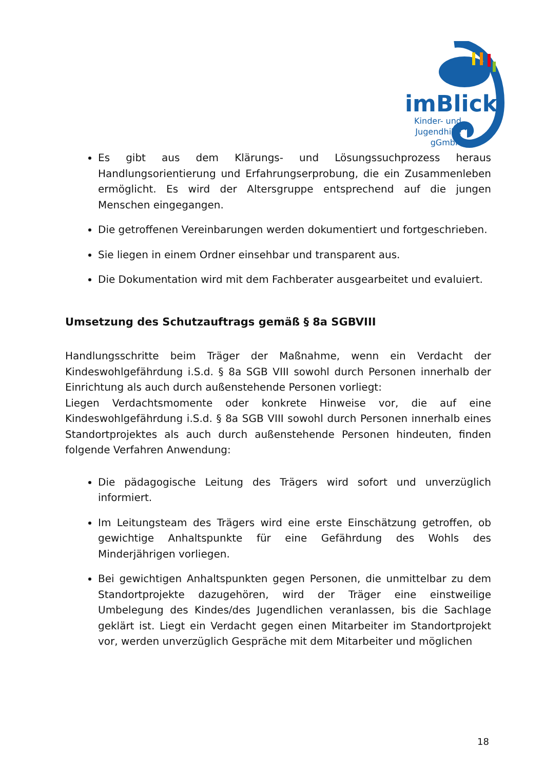imBlick
Kinder- und Jugendhilfe gGmbH
Es gibt aus dem Klärungs- und Lösungssuchprozess heraus Handlungsorientierung und Erfahrungserprobung, die ein Zusammenleben ermöglicht. Es wird der Altersgruppe entsprechend auf die jungen Menschen eingegangen.
Die getroffenen Vereinbarungen werden dokumentiert und fortgeschrieben.
Sie liegen in einem Ordner einsehbar und transparent aus.
Die Dokumentation wird mit dem Fachberater ausgearbeitet und evaluiert.
Umsetzung des Schutzauftrags gemäß § 8a SGBVIII
Handlungsschritte beim Träger der Maßnahme, wenn ein Verdacht der Kindeswohlgefährdung i.S.d. § 8a SGB VIII sowohl durch Personen innerhalb der Einrichtung als auch durch außenstehende Personen vorliegt:
Liegen Verdachtsmomente oder konkrete Hinweise vor, die auf eine Kindeswohlgefährdung i.S.d. § 8a SGB VIII sowohl durch Personen innerhalb eines Standortprojektes als auch durch außenstehende Personen hindeuten, finden folgende Verfahren Anwendung:
Die pädagogische Leitung des Trägers wird sofort und unverzüglich informiert.
Im Leitungsteam des Trägers wird eine erste Einschätzung getroffen, ob gewichtige Anhaltspunkte für eine Gefährdung des Wohls des Minderjährigen vorliegen.
Bei gewichtigen Anhaltspunkten gegen Personen, die unmittelbar zu dem Standortprojekte dazugehören, wird der Träger eine einstweilige Umbelegung des Kindes/des Jugendlichen veranlassen, bis die Sachlage geklärt ist. Liegt ein Verdacht gegen einen Mitarbeiter im Standortprojekt vor, werden unverzüglich Gespräche mit dem Mitarbeiter und möglichen
18